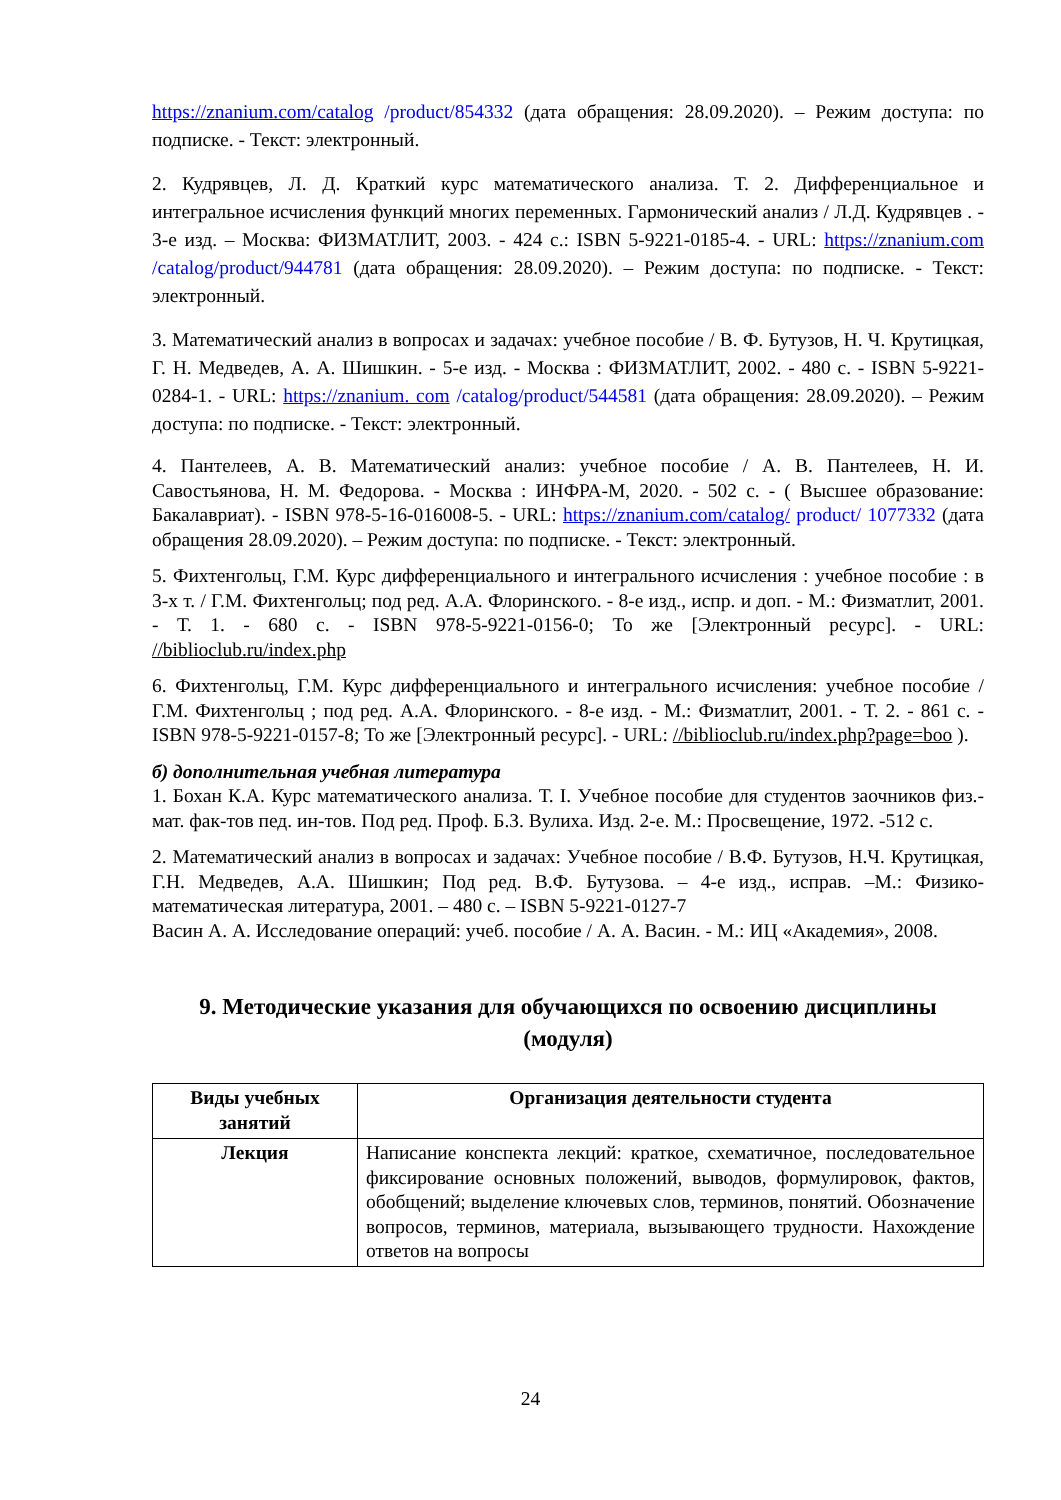https://znanium.com/catalog /product/854332 (дата обращения: 28.09.2020). – Режим доступа: по подписке. - Текст: электронный.
2. Кудрявцев, Л. Д. Краткий курс математического анализа. Т. 2. Дифференциальное и интегральное исчисления функций многих переменных. Гармонический анализ / Л.Д. Кудрявцев . - 3-е изд. – Москва: ФИЗМАТЛИТ, 2003. - 424 с.: ISBN 5-9221-0185-4. - URL: https://znanium.com /catalog/product/944781 (дата обращения: 28.09.2020). – Режим доступа: по подписке. - Текст: электронный.
3. Математический анализ в вопросах и задачах: учебное пособие / В. Ф. Бутузов, Н. Ч. Крутицкая, Г. Н. Медведев, А. А. Шишкин. - 5-е изд. - Москва : ФИЗМАТЛИТ, 2002. - 480 с. - ISBN 5-9221-0284-1. - URL: https://znanium. com /catalog/product/544581 (дата обращения: 28.09.2020). – Режим доступа: по подписке. - Текст: электронный.
4. Пантелеев, А. В. Математический анализ: учебное пособие / А. В. Пантелеев, Н. И. Савостьянова, Н. М. Федорова. - Москва : ИНФРА-М, 2020. - 502 с. - ( Высшее образование: Бакалавриат). - ISBN 978-5-16-016008-5. - URL: https://znanium.com/catalog/ product/ 1077332 (дата обращения 28.09.2020). – Режим доступа: по подписке. - Текст: электронный.
5. Фихтенгольц, Г.М. Курс дифференциального и интегрального исчисления : учебное пособие : в 3-х т. / Г.М. Фихтенгольц; под ред. А.А. Флоринского. - 8-е изд., испр. и доп. - М.: Физматлит, 2001. - Т. 1. - 680 с. - ISBN 978-5-9221-0156-0; То же [Электронный ресурс]. - URL: //biblioclub.ru/index.php
6. Фихтенгольц, Г.М. Курс дифференциального и интегрального исчисления: учебное пособие / Г.М. Фихтенгольц ; под ред. А.А. Флоринского. - 8-е изд. - М.: Физматлит, 2001. - Т. 2. - 861 с. - ISBN 978-5-9221-0157-8; То же [Электронный ресурс]. - URL: //biblioclub.ru/index.php?page=boo ).
б) дополнительная учебная литература
1. Бохан К.А. Курс математического анализа. Т. I. Учебное пособие для студентов заочников физ.-мат. фак-тов пед. ин-тов. Под ред. Проф. Б.З. Вулиха. Изд. 2-е. М.: Просвещение, 1972. -512 с.
2. Математический анализ в вопросах и задачах: Учебное пособие / В.Ф. Бутузов, Н.Ч. Крутицкая, Г.Н. Медведев, А.А. Шишкин; Под ред. В.Ф. Бутузова. – 4-е изд., исправ. –М.: Физико-математическая литература, 2001. – 480 с. – ISBN 5-9221-0127-7
Васин А. А. Исследование операций: учеб. пособие / А. А. Васин. - М.: ИЦ «Академия», 2008.
9. Методические указания для обучающихся по освоению дисциплины (модуля)
| Виды учебных занятий | Организация деятельности студента |
| --- | --- |
| Лекция | Написание конспекта лекций: краткое, схематичное, последовательное фиксирование основных положений, выводов, формулировок, фактов, обобщений; выделение ключевых слов, терминов, понятий. Обозначение вопросов, терминов, материала, вызывающего трудности. Нахождение ответов на вопросы |
24